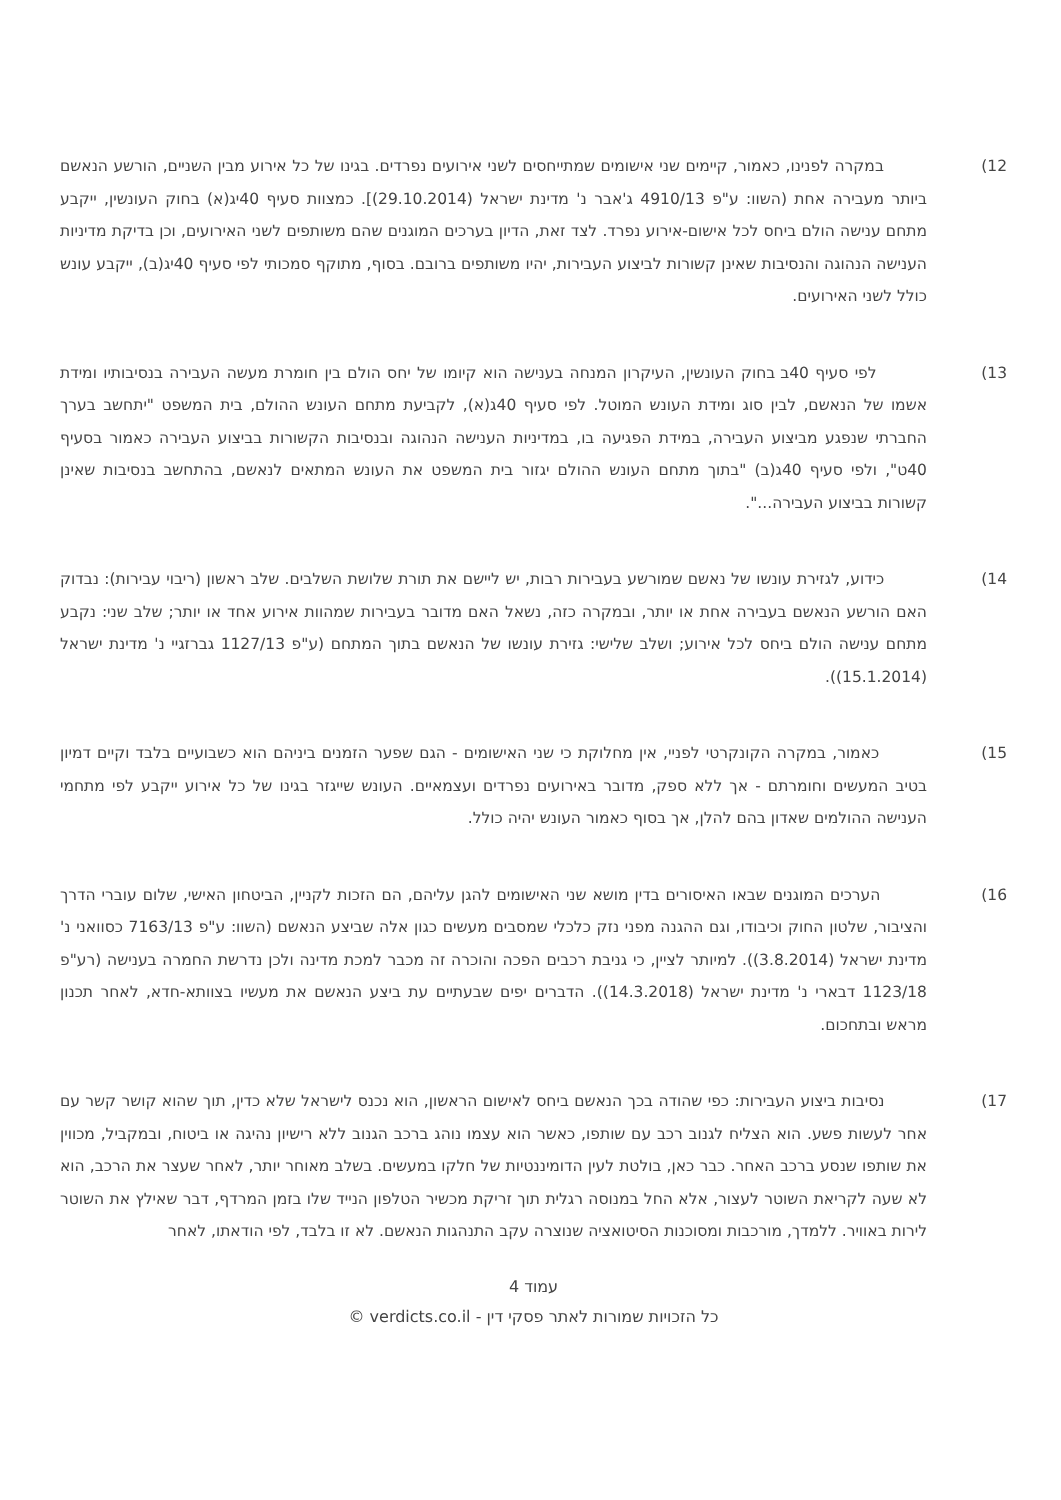12) במקרה לפנינו, כאמור, קיימים שני אישומים שמתייחסים לשני אירועים נפרדים. בגינו של כל אירוע מבין השניים, הורשע הנאשם ביותר מעבירה אחת (השוו: ע"פ 4910/13 ג'אבר נ' מדינת ישראל (29.10.2014)]. כמצוות סעיף 40יג(א) בחוק העונשין, ייקבע מתחם ענישה הולם ביחס לכל אישום-אירוע נפרד. לצד זאת, הדיון בערכים המוגנים שהם משותפים לשני האירועים, וכן בדיקת מדיניות הענישה הנהוגה והנסיבות שאינן קשורות לביצוע העבירות, יהיו משותפים ברובם. בסוף, מתוקף סמכותי לפי סעיף 40יג(ב), ייקבע עונש כולל לשני האירועים.
13) לפי סעיף 40ב בחוק העונשין, העיקרון המנחה בענישה הוא קיומו של יחס הולם בין חומרת מעשה העבירה בנסיבותיו ומידת אשמו של הנאשם, לבין סוג ומידת העונש המוטל. לפי סעיף 40ג(א), לקביעת מתחם העונש ההולם, בית המשפט "יתחשב בערך החברתי שנפגע מביצוע העבירה, במידת הפגיעה בו, במדיניות הענישה הנהוגה ובנסיבות הקשורות בביצוע העבירה כאמור בסעיף 40ט", ולפי סעיף 40ג(ב) "בתוך מתחם העונש ההולם יגזור בית המשפט את העונש המתאים לנאשם, בהתחשב בנסיבות שאינן קשורות בביצוע העבירה...".
14) כידוע, לגזירת עונשו של נאשם שמורשע בעבירות רבות, יש ליישם את תורת שלושת השלבים. שלב ראשון (ריבוי עבירות): נבדוק האם הורשע הנאשם בעבירה אחת או יותר, ובמקרה כזה, נשאל האם מדובר בעבירות שמהוות אירוע אחד או יותר; שלב שני: נקבע מתחם ענישה הולם ביחס לכל אירוע; ושלב שלישי: גזירת עונשו של הנאשם בתוך המתחם (ע"פ 1127/13 גברזגיי נ' מדינת ישראל (15.1.2014)).
15) כאמור, במקרה הקונקרטי לפניי, אין מחלוקת כי שני האישומים - הגם שפער הזמנים ביניהם הוא כשבועיים בלבד וקיים דמיון בטיב המעשים וחומרתם - אך ללא ספק, מדובר באירועים נפרדים ועצמאיים. העונש שייגזר בגינו של כל אירוע ייקבע לפי מתחמי הענישה ההולמים שאדון בהם להלן, אך בסוף כאמור העונש יהיה כולל.
16) הערכים המוגנים שבאו האיסורים בדין מושא שני האישומים להגן עליהם, הם הזכות לקניין, הביטחון האישי, שלום עוברי הדרך והציבור, שלטון החוק וכיבודו, וגם ההגנה מפני נזק כלכלי שמסבים מעשים כגון אלה שביצע הנאשם (השוו: ע"פ 7163/13 כסוואני נ' מדינת ישראל (3.8.2014)). למיותר לציין, כי גניבת רכבים הפכה והוכרה זה מכבר למכת מדינה ולכן נדרשת החמרה בענישה (רע"פ 1123/18 דבארי נ' מדינת ישראל (14.3.2018)). הדברים יפים שבעתיים עת ביצע הנאשם את מעשיו בצוותא-חדא, לאחר תכנון מראש ובתחכום.
17) נסיבות ביצוע העבירות: כפי שהודה בכך הנאשם ביחס לאישום הראשון, הוא נכנס לישראל שלא כדין, תוך שהוא קושר קשר עם אחר לעשות פשע. הוא הצליח לגנוב רכב עם שותפו, כאשר הוא עצמו נוהג ברכב הגנוב ללא רישיון נהיגה או ביטוח, ובמקביל, מכווין את שותפו שנסע ברכב האחר. כבר כאן, בולטת לעין הדומיננטיות של חלקו במעשים. בשלב מאוחר יותר, לאחר שעצר את הרכב, הוא לא שעה לקריאת השוטר לעצור, אלא החל במנוסה רגלית תוך זריקת מכשיר הטלפון הנייד שלו בזמן המרדף, דבר שאילץ את השוטר לירות באוויר. ללמדך, מורכבות ומסוכנות הסיטואציה שנוצרה עקב התנהגות הנאשם. לא זו בלבד, לפי הודאתו, לאחר
עמוד 4
כל הזכויות שמורות לאתר פסקי דין - verdicts.co.il ©